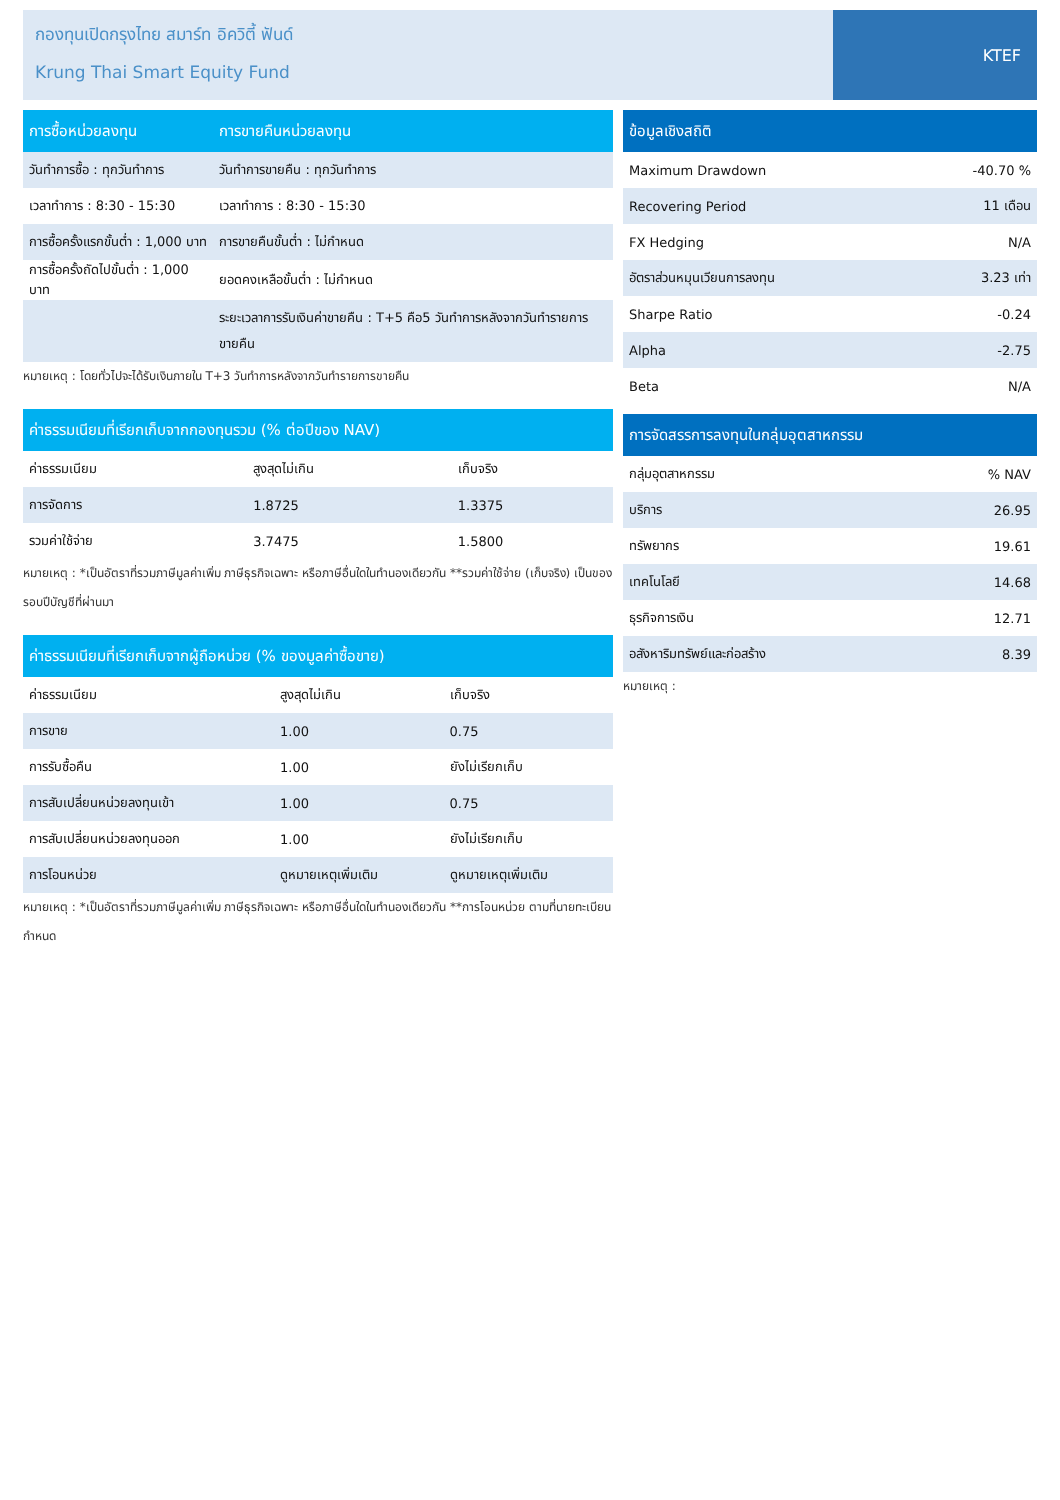กองทุนเปิดกรุงไทย สมาร์ท อิควิตี้ ฟันด์
Krung Thai Smart Equity Fund
KTEF
| การซื้อหน่วยลงทุน | การขายคืนหน่วยลงทุน |
| --- | --- |
| วันทำการซื้อ : ทุกวันทำการ | วันทำการขายคืน : ทุกวันทำการ |
| เวลาทำการ : 8:30 - 15:30 | เวลาทำการ : 8:30 - 15:30 |
| การซื้อครั้งแรกขั้นต่ำ : 1,000 บาท | การขายคืนขั้นต่ำ : ไม่กำหนด |
| การซื้อครั้งถัดไปขั้นต่ำ : 1,000 บาท | ยอดคงเหลือขั้นต่ำ : ไม่กำหนด |
| | ระยะเวลาการรับเงินค่าขายคืน : T+5 คือ5 วันทำการหลังจากวันทำรายการขายคืน |
หมายเหตุ : โดยทั่วไปจะได้รับเงินภายใน T+3 วันทำการหลังจากวันทำรายการขายคืน
| ค่าธรรมเนียมที่เรียกเก็บจากกองทุนรวม (% ต่อปีของ NAV) | | |
| --- | --- | --- |
| ค่าธรรมเนียม | สูงสุดไม่เกิน | เก็บจริง |
| การจัดการ | 1.8725 | 1.3375 |
| รวมค่าใช้จ่าย | 3.7475 | 1.5800 |
หมายเหตุ : *เป็นอัตราที่รวมภาษีมูลค่าเพิ่ม ภาษีธุรกิจเฉพาะ หรือภาษีอื่นใดในทำนองเดียวกัน **รวมค่าใช้จ่าย (เก็บจริง) เป็นของรอบปีบัญชีที่ผ่านมา
| ค่าธรรมเนียมที่เรียกเก็บจากผู้ถือหน่วย (% ของมูลค่าซื้อขาย) | | |
| --- | --- | --- |
| ค่าธรรมเนียม | สูงสุดไม่เกิน | เก็บจริง |
| การขาย | 1.00 | 0.75 |
| การรับซื้อคืน | 1.00 | ยังไม่เรียกเก็บ |
| การสับเปลี่ยนหน่วยลงทุนเข้า | 1.00 | 0.75 |
| การสับเปลี่ยนหน่วยลงทุนออก | 1.00 | ยังไม่เรียกเก็บ |
| การโอนหน่วย | ดูหมายเหตุเพิ่มเติม | ดูหมายเหตุเพิ่มเติม |
หมายเหตุ : *เป็นอัตราที่รวมภาษีมูลค่าเพิ่ม ภาษีธุรกิจเฉพาะ หรือภาษีอื่นใดในทำนองเดียวกัน **การโอนหน่วย ตามที่นายทะเบียนกำหนด
| ข้อมูลเชิงสถิติ | |
| --- | --- |
| Maximum Drawdown | -40.70 % |
| Recovering Period | 11 เดือน |
| FX Hedging | N/A |
| อัตราส่วนหมุนเวียนการลงทุน | 3.23 เท่า |
| Sharpe Ratio | -0.24 |
| Alpha | -2.75 |
| Beta | N/A |
| การจัดสรรการลงทุนในกลุ่มอุตสาหกรรม | |
| --- | --- |
| กลุ่มอุตสาหกรรม | % NAV |
| บริการ | 26.95 |
| ทรัพยากร | 19.61 |
| เทคโนโลยี | 14.68 |
| ธุรกิจการเงิน | 12.71 |
| อสังหาริมทรัพย์และก่อสร้าง | 8.39 |
หมายเหตุ :